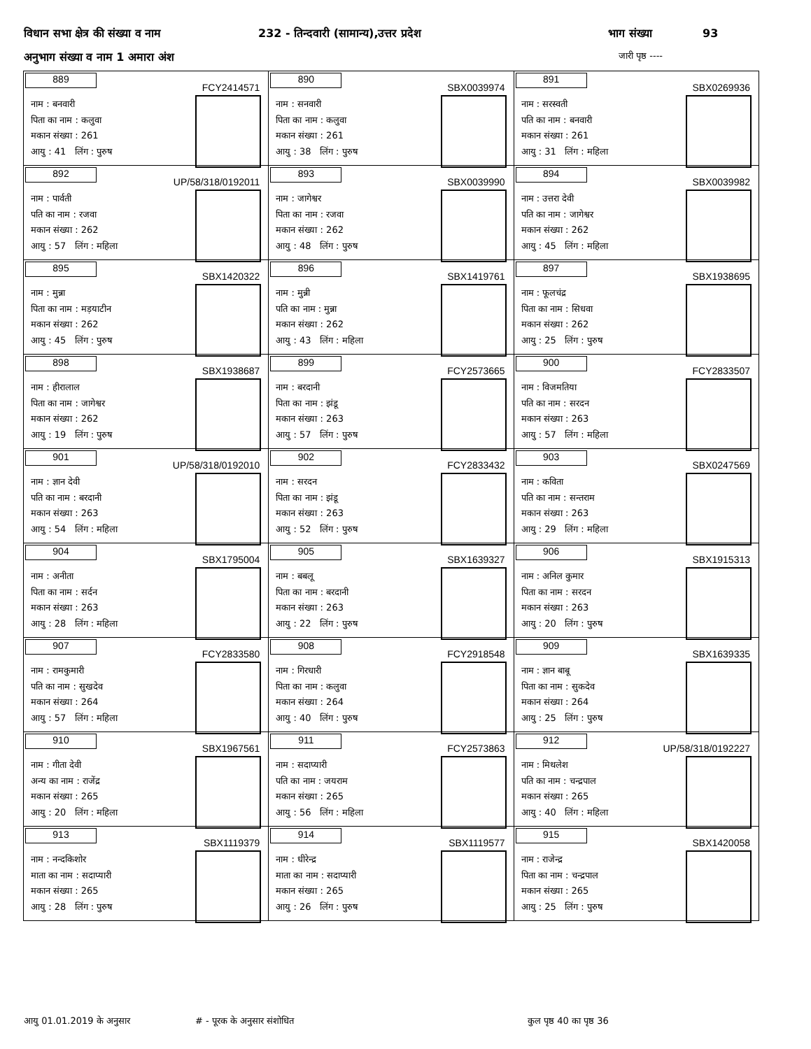विधान सभा क्षेत्र की संख्या व नाम 232 - तिन्दवारी (सामान्य),उत्तर प्रदेश भाग संख्या 93
अनुभाग संख्या व नाम 1 अमारा अंश जारी पृष्ठ ----
| 889 FCY2414571 नाम : बनवारी पिता का नाम : कलुवा मकान संख्या : 261 आयु : 41 लिंग : पुरुष | 890 SBX0039974 नाम : सनवारी पिता का नाम : कलुवा मकान संख्या : 261 आयु : 38 लिंग : पुरुष | 891 SBX0269936 नाम : सरस्वती पति का नाम : बनवारी मकान संख्या : 261 आयु : 31 लिंग : महिला |
| 892 UP/58/318/0192011 नाम : पार्वती पति का नाम : रजवा मकान संख्या : 262 आयु : 57 लिंग : महिला | 893 SBX0039990 नाम : जागेश्वर पिता का नाम : रजवा मकान संख्या : 262 आयु : 48 लिंग : पुरुष | 894 SBX0039982 नाम : उत्तरा देवी पति का नाम : जागेश्वर मकान संख्या : 262 आयु : 45 लिंग : महिला |
| 895 SBX1420322 नाम : मुन्ना पिता का नाम : मड़याटीन मकान संख्या : 262 आयु : 45 लिंग : पुरुष | 896 SBX1419761 नाम : मुन्नी पति का नाम : मुन्ना मकान संख्या : 262 आयु : 43 लिंग : महिला | 897 SBX1938695 नाम : फूलचंद्र पिता का नाम : सिधवा मकान संख्या : 262 आयु : 25 लिंग : पुरुष |
| 898 SBX1938687 नाम : हीरालाल पिता का नाम : जागेश्वर मकान संख्या : 262 आयु : 19 लिंग : पुरुष | 899 FCY2573665 नाम : बरदानी पिता का नाम : झंडू मकान संख्या : 263 आयु : 57 लिंग : पुरुष | 900 FCY2833507 नाम : विजमतिया पति का नाम : सरदन मकान संख्या : 263 आयु : 57 लिंग : महिला |
| 901 UP/58/318/0192010 नाम : ज्ञान देवी पति का नाम : बरदानी मकान संख्या : 263 आयु : 54 लिंग : महिला | 902 FCY2833432 नाम : सरदन पिता का नाम : झंडू मकान संख्या : 263 आयु : 52 लिंग : पुरुष | 903 SBX0247569 नाम : कविता पति का नाम : सन्तराम मकान संख्या : 263 आयु : 29 लिंग : महिला |
| 904 SBX1795004 नाम : अनीता पिता का नाम : सर्दन मकान संख्या : 263 आयु : 28 लिंग : महिला | 905 SBX1639327 नाम : बबलू पिता का नाम : बरदानी मकान संख्या : 263 आयु : 22 लिंग : पुरुष | 906 SBX1915313 नाम : अनिल कुमार पिता का नाम : सरदन मकान संख्या : 263 आयु : 20 लिंग : पुरुष |
| 907 FCY2833580 नाम : रामकुमारी पति का नाम : सुखदेव मकान संख्या : 264 आयु : 57 लिंग : महिला | 908 FCY2918548 नाम : गिरधारी पिता का नाम : कलुवा मकान संख्या : 264 आयु : 40 लिंग : पुरुष | 909 SBX1639335 नाम : ज्ञान बाबू पिता का नाम : सुकदेव मकान संख्या : 264 आयु : 25 लिंग : पुरुष |
| 910 SBX1967561 नाम : गीता देवी अन्य का नाम : राजेंद्र मकान संख्या : 265 आयु : 20 लिंग : महिला | 911 FCY2573863 नाम : सदाप्यारी पति का नाम : जयराम मकान संख्या : 265 आयु : 56 लिंग : महिला | 912 UP/58/318/0192227 नाम : मिथलेश पति का नाम : चन्द्रपाल मकान संख्या : 265 आयु : 40 लिंग : महिला |
| 913 SBX1119379 नाम : नन्दकिशोर माता का नाम : सदाप्यारी मकान संख्या : 265 आयु : 28 लिंग : पुरुष | 914 SBX1119577 नाम : धीरेन्द्र माता का नाम : सदाप्यारी मकान संख्या : 265 आयु : 26 लिंग : पुरुष | 915 SBX1420058 नाम : राजेन्द्र पिता का नाम : चन्द्रपाल मकान संख्या : 265 आयु : 25 लिंग : पुरुष |
आयु 01.01.2019 के अनुसार # - पूरक के अनुसार संशोधित कुल पृष्ठ 40 का पृष्ठ 36